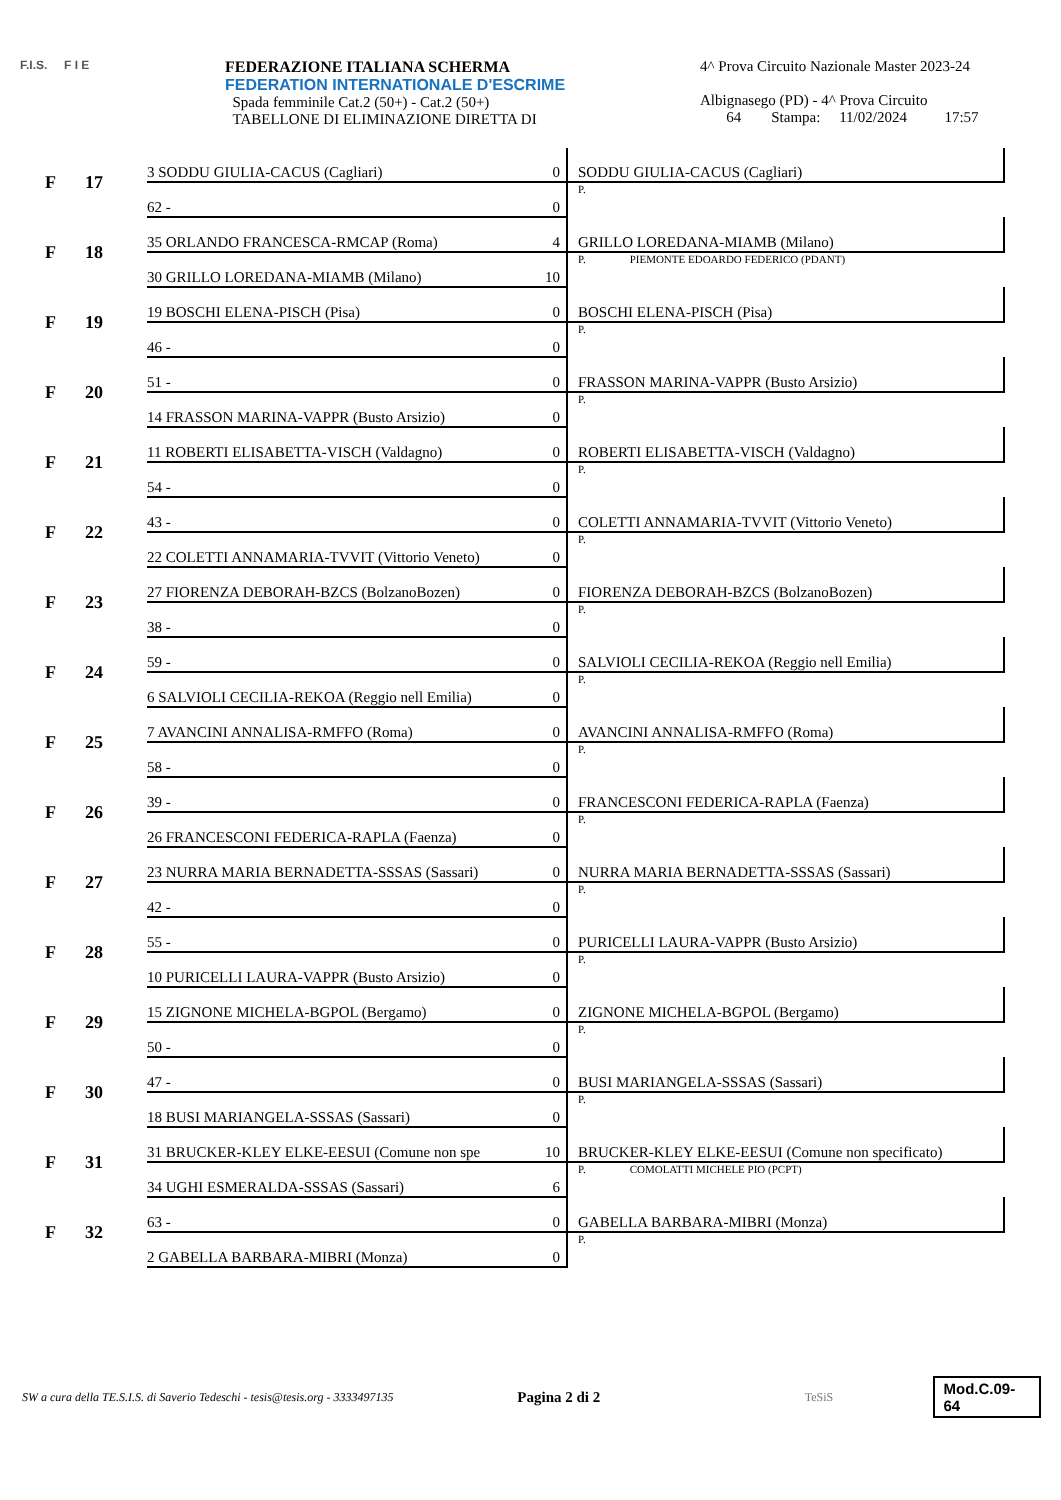F.I.S. F I E
FEDERAZIONE ITALIANA SCHERMA
FEDERATION INTERNATIONALE D'ESCRIME
Spada femminile Cat.2 (50+) - Cat.2 (50+)
TABELLONE DI ELIMINAZIONE DIRETTA DI
4^ Prova Circuito Nazionale Master 2023-24
Albignasego (PD) - 4^ Prova Circuito
64 Stampa: 11/02/2024 17:57
| F | 17 | 3 SODDU GIULIA-CACUS (Cagliari) | 0 | SODDU GIULIA-CACUS (Cagliari) |
| | | 62 - | 0 | P. |
| F | 18 | 35 ORLANDO FRANCESCA-RMCAP (Roma) | 4 | GRILLO LOREDANA-MIAMB (Milano) |
| | | 30 GRILLO LOREDANA-MIAMB (Milano) | 10 | P. PIEMONTE EDOARDO FEDERICO (PDANT) |
| F | 19 | 19 BOSCHI ELENA-PISCH (Pisa) | 0 | BOSCHI ELENA-PISCH (Pisa) |
| | | 46 - | 0 | P. |
| F | 20 | 51 - | 0 | FRASSON MARINA-VAPPR (Busto Arsizio) |
| | | 14 FRASSON MARINA-VAPPR (Busto Arsizio) | 0 | P. |
| F | 21 | 11 ROBERTI ELISABETTA-VISCH (Valdagno) | 0 | ROBERTI ELISABETTA-VISCH (Valdagno) |
| | | 54 - | 0 | P. |
| F | 22 | 43 - | 0 | COLETTI ANNAMARIA-TVVIT (Vittorio Veneto) |
| | | 22 COLETTI ANNAMARIA-TVVIT (Vittorio Veneto) | 0 | P. |
| F | 23 | 27 FIORENZA DEBORAH-BZCS (BolzanoBozen) | 0 | FIORENZA DEBORAH-BZCS (BolzanoBozen) |
| | | 38 - | 0 | P. |
| F | 24 | 59 - | 0 | SALVIOLI CECILIA-REKOA (Reggio nell Emilia) |
| | | 6 SALVIOLI CECILIA-REKOA (Reggio nell Emilia) | 0 | P. |
| F | 25 | 7 AVANCINI ANNALISA-RMFFO (Roma) | 0 | AVANCINI ANNALISA-RMFFO (Roma) |
| | | 58 - | 0 | P. |
| F | 26 | 39 - | 0 | FRANCESCONI FEDERICA-RAPLA (Faenza) |
| | | 26 FRANCESCONI FEDERICA-RAPLA (Faenza) | 0 | P. |
| F | 27 | 23 NURRA MARIA BERNADETTA-SSSAS (Sassari) | 0 | NURRA MARIA BERNADETTA-SSSAS (Sassari) |
| | | 42 - | 0 | P. |
| F | 28 | 55 - | 0 | PURICELLI LAURA-VAPPR (Busto Arsizio) |
| | | 10 PURICELLI LAURA-VAPPR (Busto Arsizio) | 0 | P. |
| F | 29 | 15 ZIGNONE MICHELA-BGPOL (Bergamo) | 0 | ZIGNONE MICHELA-BGPOL (Bergamo) |
| | | 50 - | 0 | P. |
| F | 30 | 47 - | 0 | BUSI MARIANGELA-SSSAS (Sassari) |
| | | 18 BUSI MARIANGELA-SSSAS (Sassari) | 0 | P. |
| F | 31 | 31 BRUCKER-KLEY ELKE-EESUI (Comune non spe | 10 | BRUCKER-KLEY ELKE-EESUI (Comune non specificato) |
| | | 34 UGHI ESMERALDA-SSSAS (Sassari) | 6 | P. COMOLATTI MICHELE PIO (PCPT) |
| F | 32 | 63 - | 0 | GABELLA BARBARA-MIBRI (Monza) |
| | | 2 GABELLA BARBARA-MIBRI (Monza) | 0 | P. |
SW a cura della TE.S.I.S. di Saverio Tedeschi - tesis@tesis.org - 3333497135 Pagina 2 di 2 TeSiS Mod.C.09-64